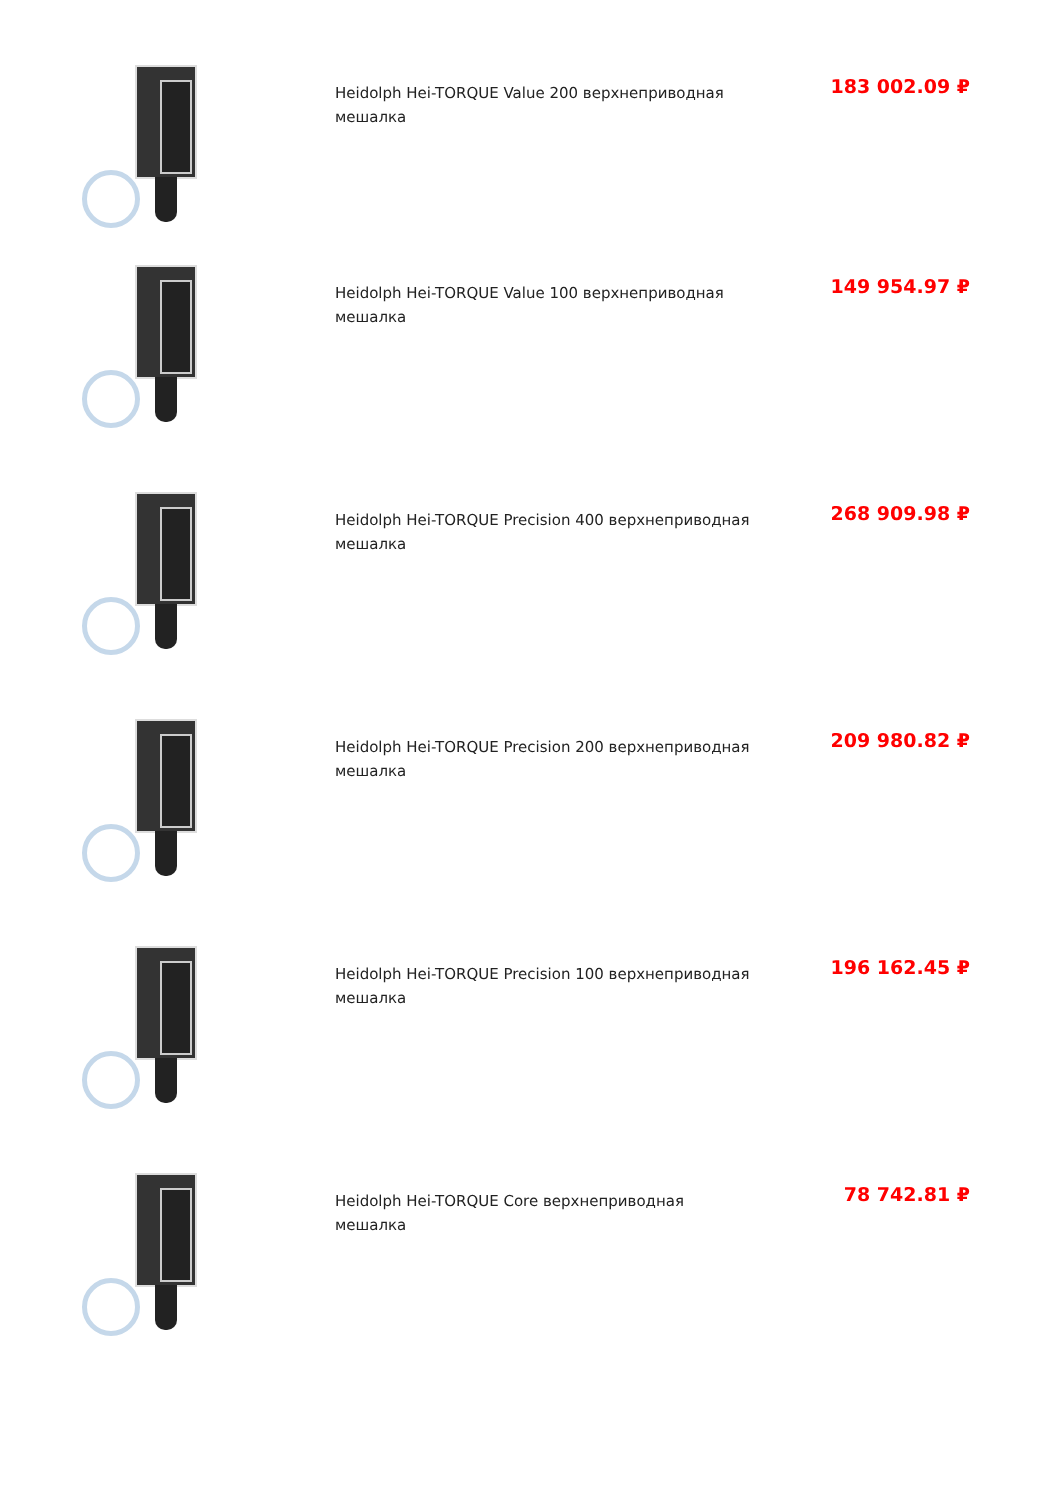Heidolph Hei-TORQUE Value 200 верхнеприводная мешалка
183 002.09 ₽
Heidolph Hei-TORQUE Value 100 верхнеприводная мешалка
149 954.97 ₽
Heidolph Hei-TORQUE Precision 400 верхнеприводная мешалка
268 909.98 ₽
Heidolph Hei-TORQUE Precision 200 верхнеприводная мешалка
209 980.82 ₽
Heidolph Hei-TORQUE Precision 100 верхнеприводная мешалка
196 162.45 ₽
Heidolph Hei-TORQUE Core верхнеприводная мешалка
78 742.81 ₽